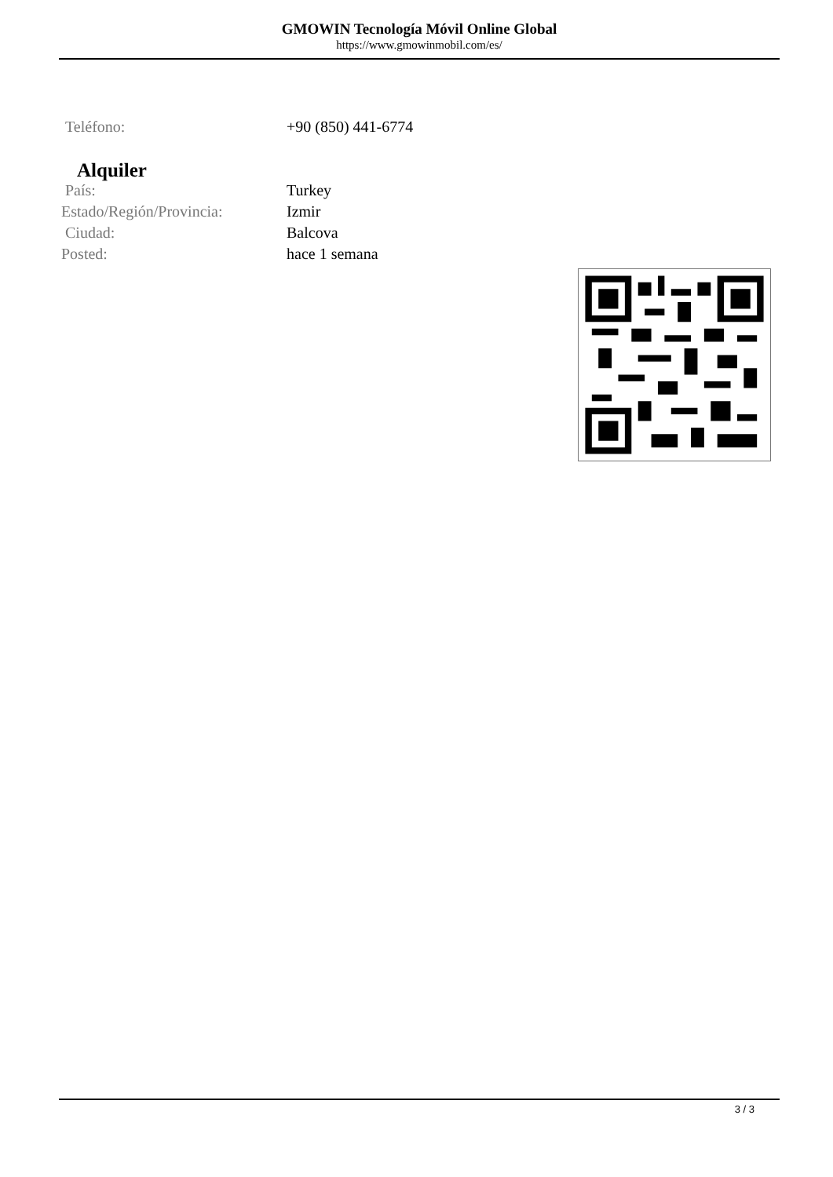GMOWIN Tecnología Móvil Online Global
https://www.gmowinmobil.com/es/
| Teléfono: | +90 (850) 441-6774 |
Alquiler
| País: | Turkey |
| Estado/Región/Provincia: | Izmir |
| Ciudad: | Balcova |
| Posted: | hace 1 semana |
3 / 3